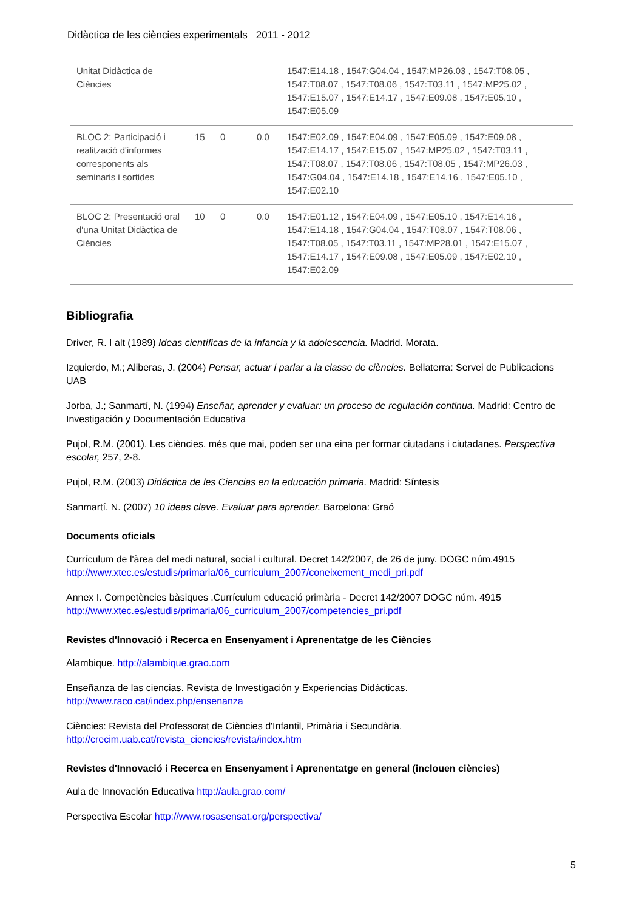Didàctica de les ciències experimentals 2011 - 2012
| Unitat Didàctica de Ciències | | | | 1547:E14.18 , 1547:G04.04 , 1547:MP26.03 , 1547:T08.05 , 1547:T08.07 , 1547:T08.06 , 1547:T03.11 , 1547:MP25.02 , 1547:E15.07 , 1547:E14.17 , 1547:E09.08 , 1547:E05.10 , 1547:E05.09 |
| BLOC 2: Participació i realització d'informes corresponents als seminaris i sortides | 15 | 0 | 0.0 | 1547:E02.09 , 1547:E04.09 , 1547:E05.09 , 1547:E09.08 , 1547:E14.17 , 1547:E15.07 , 1547:MP25.02 , 1547:T03.11 , 1547:T08.07 , 1547:T08.06 , 1547:T08.05 , 1547:MP26.03 , 1547:G04.04 , 1547:E14.18 , 1547:E14.16 , 1547:E05.10 , 1547:E02.10 |
| BLOC 2: Presentació oral d'una Unitat Didàctica de Ciències | 10 | 0 | 0.0 | 1547:E01.12 , 1547:E04.09 , 1547:E05.10 , 1547:E14.16 , 1547:E14.18 , 1547:G04.04 , 1547:T08.07 , 1547:T08.06 , 1547:T08.05 , 1547:T03.11 , 1547:MP28.01 , 1547:E15.07 , 1547:E14.17 , 1547:E09.08 , 1547:E05.09 , 1547:E02.10 , 1547:E02.09 |
Bibliografia
Driver, R. I alt (1989) Ideas científicas de la infancia y la adolescencia. Madrid. Morata.
Izquierdo, M.; Aliberas, J. (2004) Pensar, actuar i parlar a la classe de ciències. Bellaterra: Servei de Publicacions UAB
Jorba, J.; Sanmartí, N. (1994) Enseñar, aprender y evaluar: un proceso de regulación continua. Madrid: Centro de Investigación y Documentación Educativa
Pujol, R.M. (2001). Les ciències, més que mai, poden ser una eina per formar ciutadans i ciutadanes. Perspectiva escolar, 257, 2-8.
Pujol, R.M. (2003) Didáctica de les Ciencias en la educación primaria. Madrid: Síntesis
Sanmartí, N. (2007) 10 ideas clave. Evaluar para aprender. Barcelona: Graó
Documents oficials
Currículum de l'àrea del medi natural, social i cultural. Decret 142/2007, de 26 de juny. DOGC núm.4915 http://www.xtec.es/estudis/primaria/06_curriculum_2007/coneixement_medi_pri.pdf
Annex I. Competències bàsiques .Currículum educació primària - Decret 142/2007 DOGC núm. 4915 http://www.xtec.es/estudis/primaria/06_curriculum_2007/competencies_pri.pdf
Revistes d'Innovació i Recerca en Ensenyament i Aprenentatge de les Ciències
Alambique. http://alambique.grao.com
Enseñanza de las ciencias. Revista de Investigación y Experiencias Didácticas. http://www.raco.cat/index.php/ensenanza
Ciències: Revista del Professorat de Ciències d'Infantil, Primària i Secundària. http://crecim.uab.cat/revista_ciencies/revista/index.htm
Revistes d'Innovació i Recerca en Ensenyament i Aprenentatge en general (inclouen ciències)
Aula de Innovación Educativa http://aula.grao.com/
Perspectiva Escolar http://www.rosasensat.org/perspectiva/
5